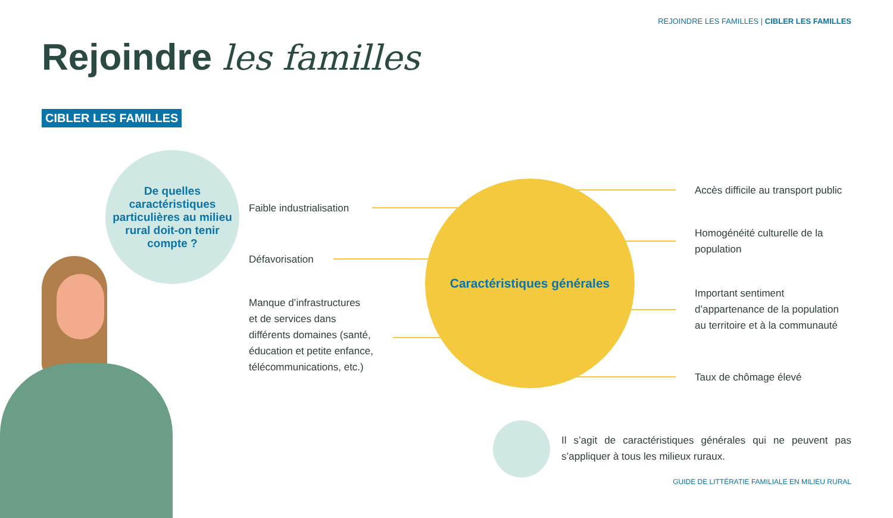REJOINDRE LES FAMILLES | CIBLER LES FAMILLES
Rejoindre les familles
CIBLER LES FAMILLES
De quelles caractéristiques particulières au milieu rural doit-on tenir compte ?
Caractéristiques générales
Faible industrialisation
Défavorisation
Manque d’infrastructures
et de services dans
différents domaines (santé,
éducation et petite enfance,
télécommunications, etc.)
Accès difficile au transport public
Homogénéité culturelle de la population
Important sentiment
d’appartenance de la population
au territoire et à la communauté
Taux de chômage élevé
Il s’agit de caractéristiques générales qui ne peuvent pas s’appliquer à tous les milieux ruraux.
GUIDE DE LITTÉRATIE FAMILIALE EN MILIEU RURAL